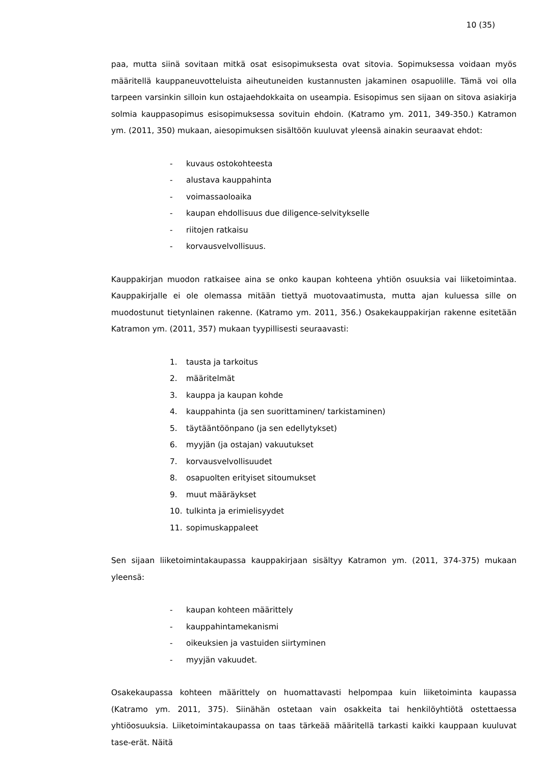10 (35)
paa, mutta siinä sovitaan mitkä osat esisopimuksesta ovat sitovia. Sopimuksessa voidaan myös määritellä kauppaneuvotteluista aiheutuneiden kustannusten jakaminen osapuolille. Tämä voi olla tarpeen varsinkin silloin kun ostajaehdokkaita on useampia. Esisopimus sen sijaan on sitova asiakirja solmia kauppasopimus esisopimuksessa sovituin ehdoin. (Katramo ym. 2011, 349-350.) Katramon ym. (2011, 350) mukaan, aiesopimuksen sisältöön kuuluvat yleensä ainakin seuraavat ehdot:
- kuvaus ostokohteesta
- alustava kauppahinta
- voimassaoloaika
- kaupan ehdollisuus due diligence-selvitykselle
- riitojen ratkaisu
- korvausvelvollisuus.
Kauppakirjan muodon ratkaisee aina se onko kaupan kohteena yhtiön osuuksia vai liiketoimintaa. Kauppakirjalle ei ole olemassa mitään tiettyä muotovaatimusta, mutta ajan kuluessa sille on muodostunut tietynlainen rakenne. (Katramo ym. 2011, 356.) Osakekauppakirjan rakenne esitetään Katramon ym. (2011, 357) mukaan tyypillisesti seuraavasti:
1. tausta ja tarkoitus
2. määritelmät
3. kauppa ja kaupan kohde
4. kauppahinta (ja sen suorittaminen/ tarkistaminen)
5. täytääntöönpano (ja sen edellytykset)
6. myyjän (ja ostajan) vakuutukset
7. korvausvelvollisuudet
8. osapuolten erityiset sitoumukset
9. muut määräykset
10. tulkinta ja erimielisyydet
11. sopimuskappaleet
Sen sijaan liiketoimintakaupassa kauppakirjaan sisältyy Katramon ym. (2011, 374-375) mukaan yleensä:
- kaupan kohteen määrittely
- kauppahintamekanismi
- oikeuksien ja vastuiden siirtyminen
- myyjän vakuudet.
Osakekaupassa kohteen määrittely on huomattavasti helpompaa kuin liiketoiminta kaupassa (Katramo ym. 2011, 375). Siinähän ostetaan vain osakkeita tai henkilöyhtiötä ostettaessa yhtiöosuuksia. Liiketoimintakaupassa on taas tärkeää määritellä tarkasti kaikki kauppaan kuuluvat tase-erät. Näitä